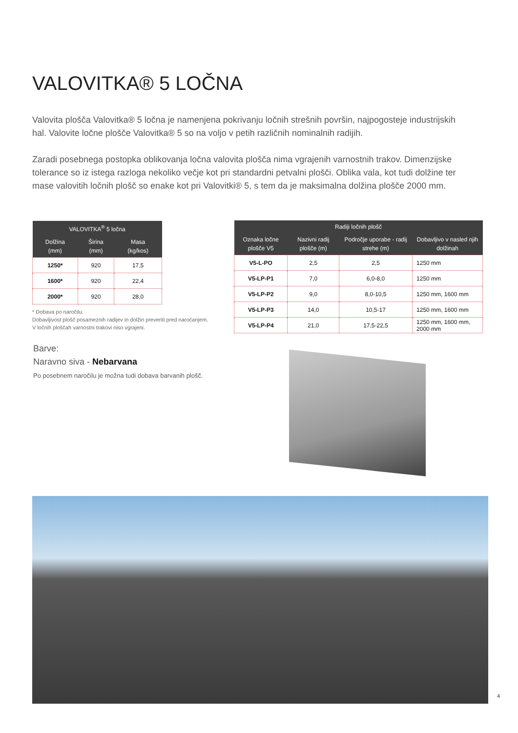VALOVITKA® 5 LOČNA
Valovita plošča Valovitka® 5 ločna je namenjena pokrivanju ločnih strešnih površin, najpogosteje industrijskih hal. Valovite ločne plošče Valovitka® 5 so na voljo v petih različnih nominalnih radijih.
Zaradi posebnega postopka oblikovanja ločna valovita plošča nima vgrajenih varnostnih trakov. Dimenzijske tolerance so iz istega razloga nekoliko večje kot pri standardni petvalni plošči. Oblika vala, kot tudi dolžine ter mase valovitih ločnih plošč so enake kot pri Valovitki® 5, s tem da je maksimalna dolžina plošče 2000 mm.
| VALOVITKA<sup>®</sup> 5 ločna | | |
| --- | --- | --- |
| Dolžina (mm) | Širina (mm) | Masa (kg/kos) |
| 1250* | 920 | 17,5 |
| 1600* | 920 | 22,4 |
| 2000* | 920 | 28,0 |
| Radiji ločnih plošč | | | |
| --- | --- | --- | --- |
| Oznaka ločne plošče V5 | Nazivni radij plošče (m) | Področje uporabe - radij strehe (m) | Dobavljivo v nasled njih dolžinah |
| V5-L-PO | 2,5 | 2,5 | 1250 mm |
| V5-LP-P1 | 7,0 | 6,0-8,0 | 1250 mm |
| V5-LP-P2 | 9,0 | 8,0-10,5 | 1250 mm, 1600 mm |
| V5-LP-P3 | 14,0 | 10,5-17 | 1250 mm, 1600 mm |
| V5-LP-P4 | 21,0 | 17,5-22,5 | 1250 mm, 1600 mm, 2000 mm |
* Dobava po naročilu.
Dobavljivost plošč posameznih radijev in dolžin preveriti pred naročanjem.
V ločnih ploščah varnostni trakovi niso vgrajeni.
Barve:
Naravno siva - Nebarvana
Po posebnem naročilu je možna tudi dobava barvanih plošč.
4